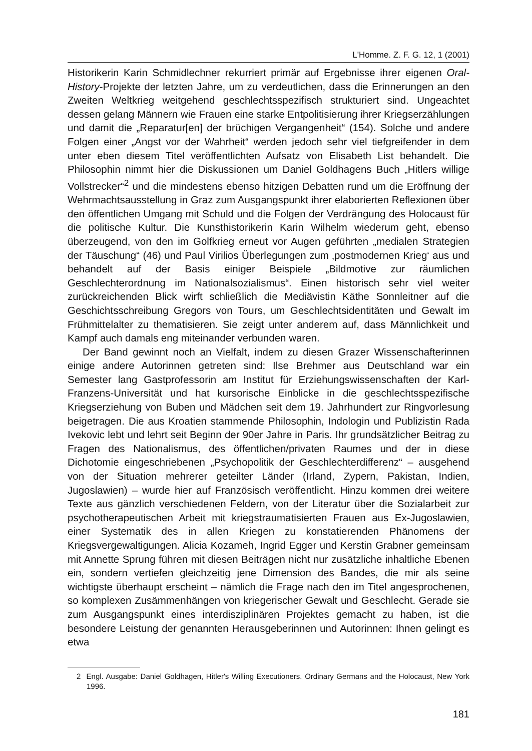L'Homme. Z. F. G. 12, 1 (2001)
Historikerin Karin Schmidlechner rekurriert primär auf Ergebnisse ihrer eigenen Oral-History-Projekte der letzten Jahre, um zu verdeutlichen, dass die Erinnerungen an den Zweiten Weltkrieg weitgehend geschlechtsspezifisch strukturiert sind. Ungeachtet dessen gelang Männern wie Frauen eine starke Entpolitisierung ihrer Kriegserzählungen und damit die „Reparatur[en] der brüchigen Vergangenheit“ (154). Solche und andere Folgen einer „Angst vor der Wahrheit“ werden jedoch sehr viel tiefgreifender in dem unter eben diesem Titel veröffentlichten Aufsatz von Elisabeth List behandelt. Die Philosophin nimmt hier die Diskussionen um Daniel Goldhagens Buch „Hitlers willige Vollstrecker“<sup>2</sup> und die mindestens ebenso hitzigen Debatten rund um die Eröffnung der Wehrmachtsausstellung in Graz zum Ausgangspunkt ihrer elaborierten Reflexionen über den öffentlichen Umgang mit Schuld und die Folgen der Verdrängung des Holocaust für die politische Kultur. Die Kunsthistorikerin Karin Wilhelm wiederum geht, ebenso überzeugend, von den im Golfkrieg erneut vor Augen geführten „medialen Strategien der Täuschung“ (46) und Paul Virilios Überlegungen zum ‚postmodernen Krieg‘ aus und behandelt auf der Basis einiger Beispiele „Bildmotive zur räumlichen Geschlechterordnung im Nationalsozialismus“. Einen historisch sehr viel weiter zurückreichenden Blick wirft schließlich die Mediävistin Käthe Sonnleitner auf die Geschichtsschreibung Gregors von Tours, um Geschlechtsidentitäten und Gewalt im Frühmittelalter zu thematisieren. Sie zeigt unter anderem auf, dass Männlichkeit und Kampf auch damals eng miteinander verbunden waren.
Der Band gewinnt noch an Vielfalt, indem zu diesen Grazer Wissenschafterinnen einige andere Autorinnen getreten sind: Ilse Brehmer aus Deutschland war ein Semester lang Gastprofessorin am Institut für Erziehungswissenschaften der Karl-Franzens-Universität und hat kursorische Einblicke in die geschlechtsspezifische Kriegserziehung von Buben und Mädchen seit dem 19. Jahrhundert zur Ringvorlesung beigetragen. Die aus Kroatien stammende Philosophin, Indologin und Publizistin Rada Ivekovic lebt und lehrt seit Beginn der 90er Jahre in Paris. Ihr grundsätzlicher Beitrag zu Fragen des Nationalismus, des öffentlichen/privaten Raumes und der in diese Dichotomie eingeschriebenen „Psychopolitik der Geschlechterdifferenz“ – ausgehend von der Situation mehrerer geteilter Länder (Irland, Zypern, Pakistan, Indien, Jugoslawien) – wurde hier auf Französisch veröffentlicht. Hinzu kommen drei weitere Texte aus gänzlich verschiedenen Feldern, von der Literatur über die Sozialarbeit zur psychotherapeutischen Arbeit mit kriegstraumatisierten Frauen aus Ex-Jugoslawien, einer Systematik des in allen Kriegen zu konstatierenden Phänomens der Kriegsvergewaltigungen. Alicia Kozameh, Ingrid Egger und Kerstin Grabner gemeinsam mit Annette Sprung führen mit diesen Beiträgen nicht nur zusätzliche inhaltliche Ebenen ein, sondern vertiefen gleichzeitig jene Dimension des Bandes, die mir als seine wichtigste überhaupt erscheint – nämlich die Frage nach den im Titel angesprochenen, so komplexen Zusämmenhängen von kriegerischer Gewalt und Geschlecht. Gerade sie zum Ausgangspunkt eines interdisziplinären Projektes gemacht zu haben, ist die besondere Leistung der genannten Herausgeberinnen und Autorinnen: Ihnen gelingt es etwa
2 Engl. Ausgabe: Daniel Goldhagen, Hitler's Willing Executioners. Ordinary Germans and the Holocaust, New York 1996.
181